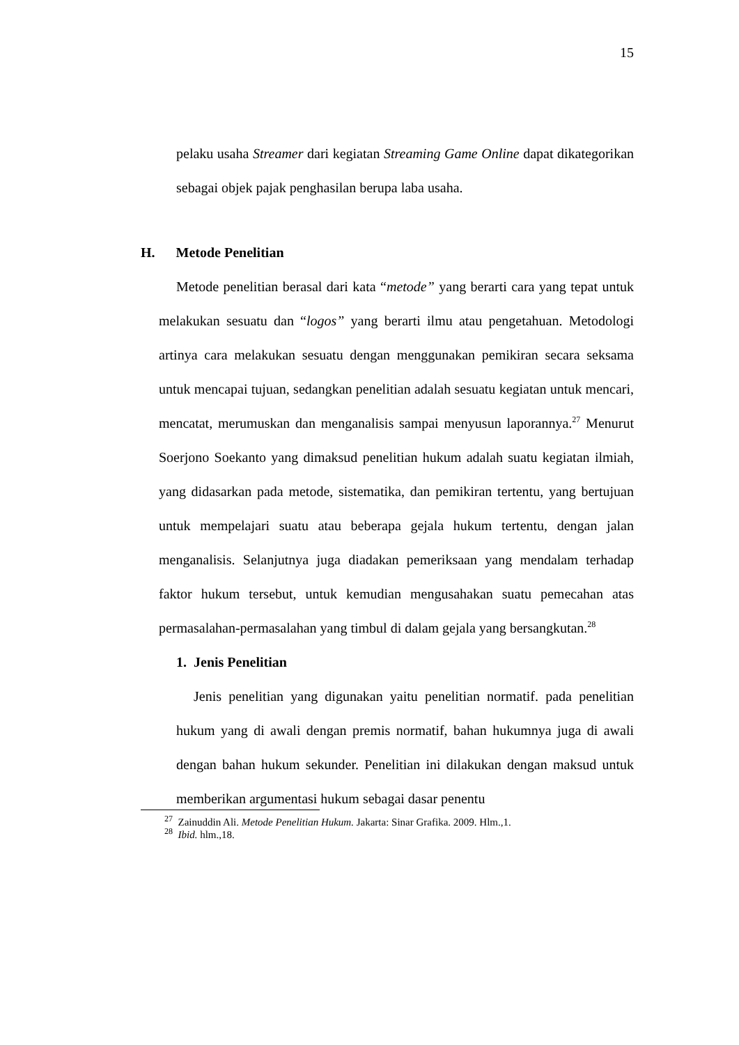15
pelaku usaha Streamer dari kegiatan Streaming Game Online dapat dikategorikan sebagai objek pajak penghasilan berupa laba usaha.
H. Metode Penelitian
Metode penelitian berasal dari kata “metode” yang berarti cara yang tepat untuk melakukan sesuatu dan “logos” yang berarti ilmu atau pengetahuan. Metodologi artinya cara melakukan sesuatu dengan menggunakan pemikiran secara seksama untuk mencapai tujuan, sedangkan penelitian adalah sesuatu kegiatan untuk mencari, mencatat, merumuskan dan menganalisis sampai menyusun laporannya.<sup>27</sup> Menurut Soerjono Soekanto yang dimaksud penelitian hukum adalah suatu kegiatan ilmiah, yang didasarkan pada metode, sistematika, dan pemikiran tertentu, yang bertujuan untuk mempelajari suatu atau beberapa gejala hukum tertentu, dengan jalan menganalisis. Selanjutnya juga diadakan pemeriksaan yang mendalam terhadap faktor hukum tersebut, untuk kemudian mengusahakan suatu pemecahan atas permasalahan-permasalahan yang timbul di dalam gejala yang bersangkutan.<sup>28</sup>
1. Jenis Penelitian
Jenis penelitian yang digunakan yaitu penelitian normatif. pada penelitian hukum yang di awali dengan premis normatif, bahan hukumnya juga di awali dengan bahan hukum sekunder. Penelitian ini dilakukan dengan maksud untuk memberikan argumentasi hukum sebagai dasar penentu
<sup>27</sup> Zainuddin Ali. Metode Penelitian Hukum. Jakarta: Sinar Grafika. 2009. Hlm.,1.
<sup>28</sup> Ibid. hlm.,18.